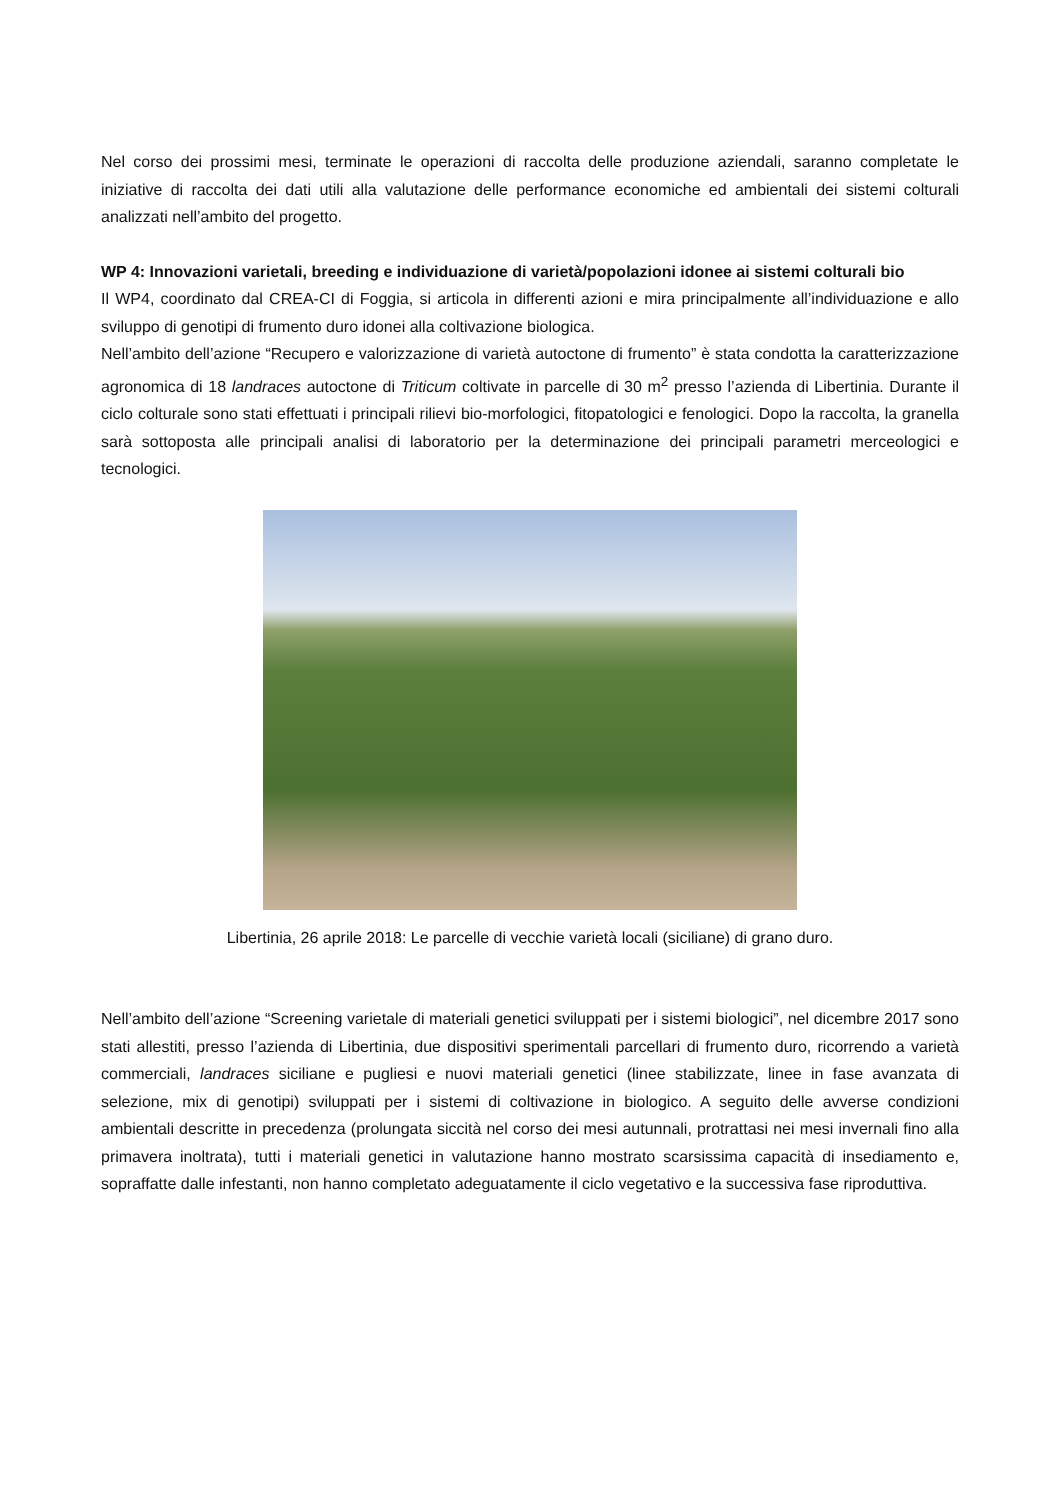Nel corso dei prossimi mesi, terminate le operazioni di raccolta delle produzione aziendali, saranno completate le iniziative di raccolta dei dati utili alla valutazione delle performance economiche ed ambientali dei sistemi colturali analizzati nell’ambito del progetto.
WP 4: Innovazioni varietali, breeding e individuazione di varietà/popolazioni idonee ai sistemi colturali bio
Il WP4, coordinato dal CREA-CI di Foggia, si articola in differenti azioni e mira principalmente all’individuazione e allo sviluppo di genotipi di frumento duro idonei alla coltivazione biologica.
Nell’ambito dell’azione “Recupero e valorizzazione di varietà autoctone di frumento” è stata condotta la caratterizzazione agronomica di 18 landraces autoctone di Triticum coltivate in parcelle di 30 m<sup>2</sup> presso l’azienda di Libertinia. Durante il ciclo colturale sono stati effettuati i principali rilievi bio-morfologici, fitopatologici e fenologici. Dopo la raccolta, la granella sarà sottoposta alle principali analisi di laboratorio per la determinazione dei principali parametri merceologici e tecnologici.
Libertinia, 26 aprile 2018: Le parcelle di vecchie varietà locali (siciliane) di grano duro.
Nell’ambito dell’azione “Screening varietale di materiali genetici sviluppati per i sistemi biologici”, nel dicembre 2017 sono stati allestiti, presso l’azienda di Libertinia, due dispositivi sperimentali parcellari di frumento duro, ricorrendo a varietà commerciali, landraces siciliane e pugliesi e nuovi materiali genetici (linee stabilizzate, linee in fase avanzata di selezione, mix di genotipi) sviluppati per i sistemi di coltivazione in biologico. A seguito delle avverse condizioni ambientali descritte in precedenza (prolungata siccità nel corso dei mesi autunnali, protrattasi nei mesi invernali fino alla primavera inoltrata), tutti i materiali genetici in valutazione hanno mostrato scarsissima capacità di insediamento e, sopraffatte dalle infestanti, non hanno completato adeguatamente il ciclo vegetativo e la successiva fase riproduttiva.